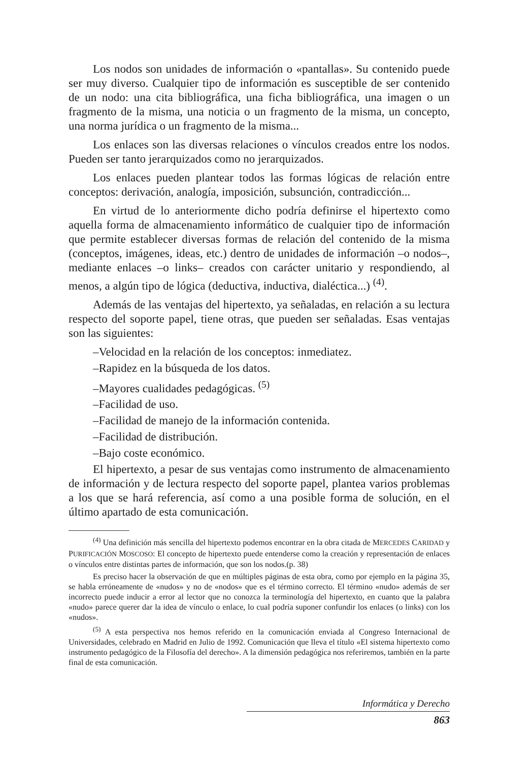Los nodos son unidades de información o «pantallas». Su contenido puede ser muy diverso. Cualquier tipo de información es susceptible de ser contenido de un nodo: una cita bibliográfica, una ficha bibliográfica, una imagen o un fragmento de la misma, una noticia o un fragmento de la misma, un concepto, una norma jurídica o un fragmento de la misma...
Los enlaces son las diversas relaciones o vínculos creados entre los nodos. Pueden ser tanto jerarquizados como no jerarquizados.
Los enlaces pueden plantear todos las formas lógicas de relación entre conceptos: derivación, analogía, imposición, subsunción, contradicción...
En virtud de lo anteriormente dicho podría definirse el hipertexto como aquella forma de almacenamiento informático de cualquier tipo de información que permite establecer diversas formas de relación del contenido de la misma (conceptos, imágenes, ideas, etc.) dentro de unidades de información –o nodos–, mediante enlaces –o links– creados con carácter unitario y respondiendo, al menos, a algún tipo de lógica (deductiva, inductiva, dialéctica...) <sup>(4)</sup>.
Además de las ventajas del hipertexto, ya señaladas, en relación a su lectura respecto del soporte papel, tiene otras, que pueden ser señaladas. Esas ventajas son las siguientes:
–Velocidad en la relación de los conceptos: inmediatez.
–Rapidez en la búsqueda de los datos.
–Mayores cualidades pedagógicas. <sup>(5)</sup>
–Facilidad de uso.
–Facilidad de manejo de la información contenida.
–Facilidad de distribución.
–Bajo coste económico.
El hipertexto, a pesar de sus ventajas como instrumento de almacenamiento de información y de lectura respecto del soporte papel, plantea varios problemas a los que se hará referencia, así como a una posible forma de solución, en el último apartado de esta comunicación.
<sup>(4)</sup> Una definición más sencilla del hipertexto podemos encontrar en la obra citada de MERCEDES CARIDAD y PURIFICACIÓN MOSCOSO: El concepto de hipertexto puede entenderse como la creación y representación de enlaces o vínculos entre distintas partes de información, que son los nodos.(p. 38)
Es preciso hacer la observación de que en múltiples páginas de esta obra, como por ejemplo en la página 35, se habla erróneamente de «nudos» y no de «nodos» que es el término correcto. El término «nudo» además de ser incorrecto puede inducir a error al lector que no conozca la terminología del hipertexto, en cuanto que la palabra «nudo» parece querer dar la idea de vínculo o enlace, lo cual podría suponer confundir los enlaces (o links) con los «nudos».
<sup>(5)</sup> A esta perspectiva nos hemos referido en la comunicación enviada al Congreso Internacional de Universidades, celebrado en Madrid en Julio de 1992. Comunicación que lleva el título «El sistema hipertexto como instrumento pedagógico de la Filosofía del derecho». A la dimensión pedagógica nos referiremos, también en la parte final de esta comunicación.
Informática y Derecho
863